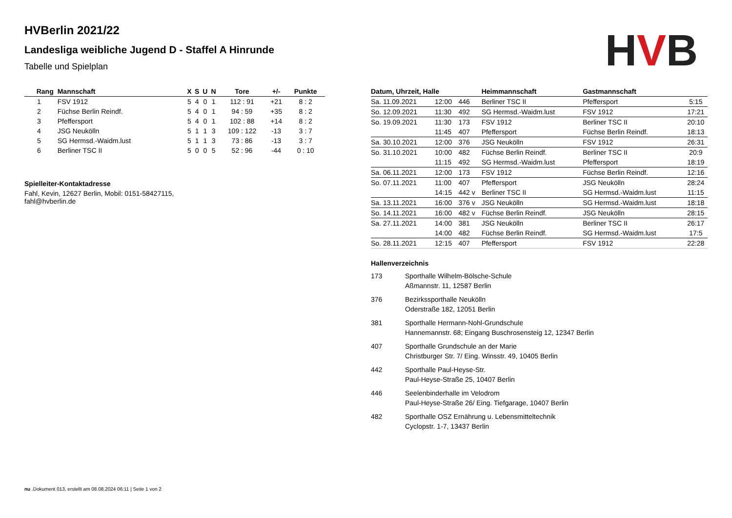HVB
HVBerlin 2021/22
Landesliga weibliche Jugend D - Staffel A Hinrunde
Tabelle und Spielplan
| Rang | Mannschaft | X | S | U | N | Tore | +/- | Punkte |
| --- | --- | --- | --- | --- | --- | --- | --- | --- |
| 1 | FSV 1912 | 5 | 4 | 0 | 1 | 112 : 91 | +21 | 8 : 2 |
| 2 | Füchse Berlin Reindf. | 5 | 4 | 0 | 1 | 94 : 59 | +35 | 8 : 2 |
| 3 | Pfeffersport | 5 | 4 | 0 | 1 | 102 : 88 | +14 | 8 : 2 |
| 4 | JSG Neukölln | 5 | 1 | 1 | 3 | 109 : 122 | -13 | 3 : 7 |
| 5 | SG Hermsd.-Waidm.lust | 5 | 1 | 1 | 3 | 73 : 86 | -13 | 3 : 7 |
| 6 | Berliner TSC II | 5 | 0 | 0 | 5 | 52 : 96 | -44 | 0 : 10 |
Spielleiter-Kontaktadresse
Fahl, Kevin, 12627 Berlin, Mobil: 0151-58427115,
fahl@hvberlin.de
| Datum, Uhrzeit, Halle | | | Heimmannschaft | Gastmannschaft | |
| --- | --- | --- | --- | --- | --- |
| Sa. 11.09.2021 | 12:00 | 446 | Berliner TSC II | Pfeffersport | 5:15 |
| So. 12.09.2021 | 11:30 | 492 | SG Hermsd.-Waidm.lust | FSV 1912 | 17:21 |
| So. 19.09.2021 | 11:30 | 173 | FSV 1912 | Berliner TSC II | 20:10 |
| | 11:45 | 407 | Pfeffersport | Füchse Berlin Reindf. | 18:13 |
| Sa. 30.10.2021 | 12:00 | 376 | JSG Neukölln | FSV 1912 | 26:31 |
| So. 31.10.2021 | 10:00 | 482 | Füchse Berlin Reindf. | Berliner TSC II | 20:9 |
| | 11:15 | 492 | SG Hermsd.-Waidm.lust | Pfeffersport | 18:19 |
| Sa. 06.11.2021 | 12:00 | 173 | FSV 1912 | Füchse Berlin Reindf. | 12:16 |
| So. 07.11.2021 | 11:00 | 407 | Pfeffersport | JSG Neukölln | 28:24 |
| | 14:15 | 442 v | Berliner TSC II | SG Hermsd.-Waidm.lust | 11:15 |
| Sa. 13.11.2021 | 16:00 | 376 v | JSG Neukölln | SG Hermsd.-Waidm.lust | 18:18 |
| So. 14.11.2021 | 16:00 | 482 v | Füchse Berlin Reindf. | JSG Neukölln | 28:15 |
| Sa. 27.11.2021 | 14:00 | 381 | JSG Neukölln | Berliner TSC II | 26:17 |
| | 14:00 | 482 | Füchse Berlin Reindf. | SG Hermsd.-Waidm.lust | 17:5 |
| So. 28.11.2021 | 12:15 | 407 | Pfeffersport | FSV 1912 | 22:28 |
Hallenverzeichnis
173 Sporthalle Wilhelm-Bölsche-Schule
Aßmannstr. 11, 12587 Berlin
376 Bezirkssporthalle Neukölln
Oderstraße 182, 12051 Berlin
381 Sporthalle Hermann-Nohl-Grundschule
Hannemannstr. 68; Eingang Buschrosensteig 12, 12347 Berlin
407 Sporthalle Grundschule an der Marie
Christburger Str. 7/ Eing. Winsstr. 49, 10405 Berlin
442 Sporthalle Paul-Heyse-Str.
Paul-Heyse-Straße 25, 10407 Berlin
446 Seelenbinderhalle im Velodrom
Paul-Heyse-Straße 26/ Eing. Tiefgarage, 10407 Berlin
482 Sporthalle OSZ Ernährung u. Lebensmitteltechnik
Cyclopstr. 1-7, 13437 Berlin
nu .Dokument 013, erstellt am 08.08.2024 06:11 | Seite 1 von 2